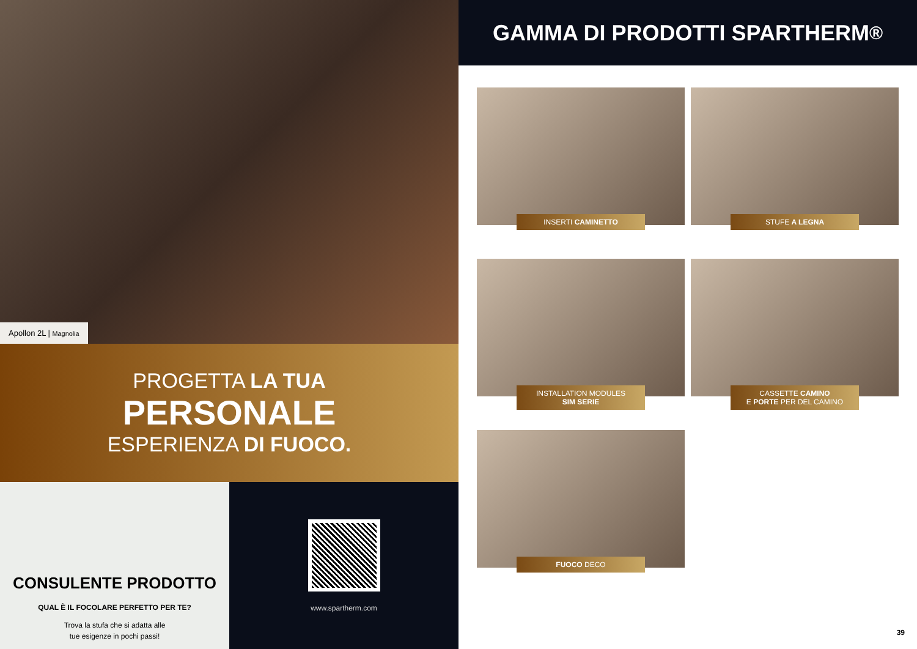Apollon 2L | Magnolia
PROGETTA LA TUA
PERSONALE
ESPERIENZA DI FUOCO.
CONSULENTE PRODOTTO
QUAL È IL FOCOLARE PERFETTO PER TE?
Trova la stufa che si adatta alle
tue esigenze in pochi passi!
www.spartherm.com
GAMMA DI PRODOTTI SPARTHERM<sup>®</sup>
INSERTI CAMINETTO
STUFE A LEGNA
INSTALLATION MODULES
SIM SERIE
CASSETTE CAMINO
E PORTE PER DEL CAMINO
FUOCO DECO
39